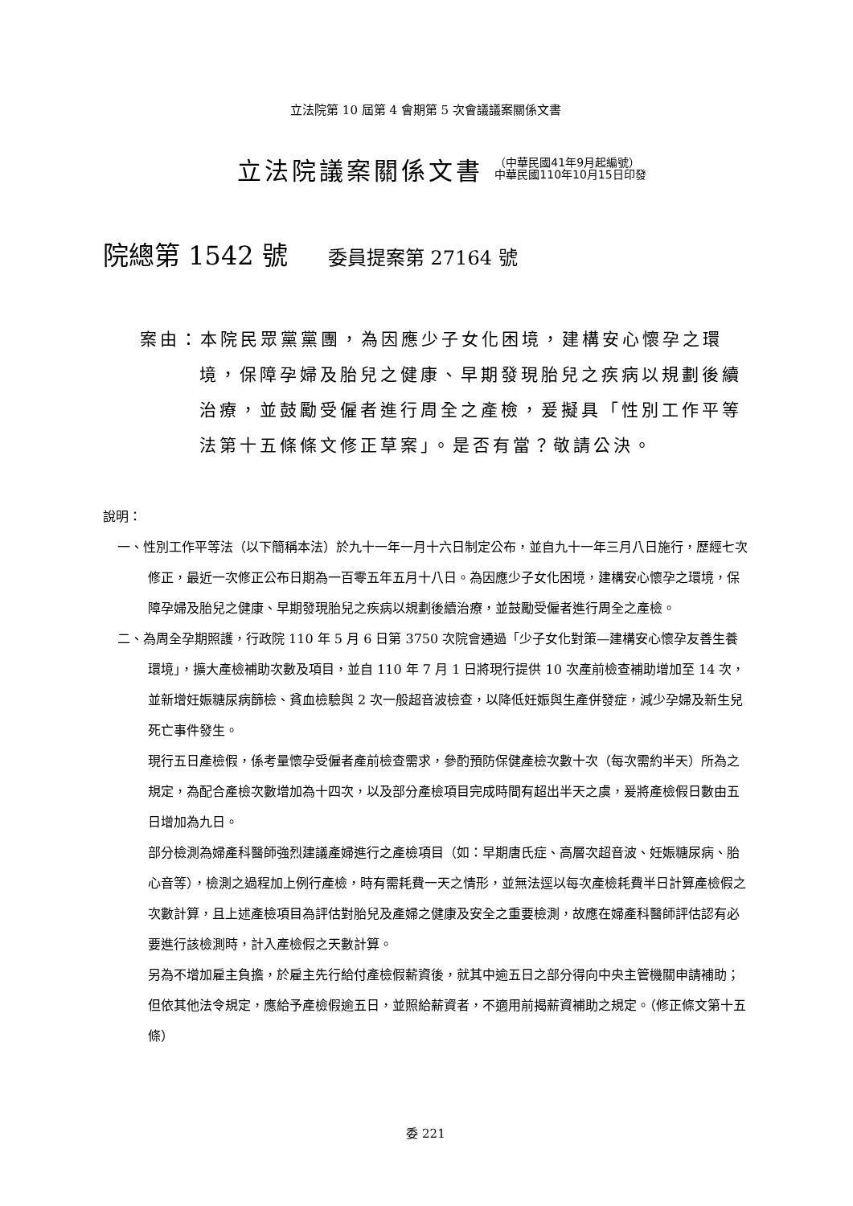立法院第 10 屆第 4 會期第 5 次會議議案關係文書
立法院議案關係文書
（中華民國41年9月起編號）
中華民國110年10月15日印發
院總第 1542 號 委員提案第 27164 號
案由：本院民眾黨黨團，為因應少子女化困境，建構安心懷孕之環境，保障孕婦及胎兒之健康、早期發現胎兒之疾病以規劃後續治療，並鼓勵受僱者進行周全之產檢，爰擬具「性別工作平等法第十五條條文修正草案」。是否有當？敬請公決。
說明：
一、性別工作平等法（以下簡稱本法）於九十一年一月十六日制定公布，並自九十一年三月八日施行，歷經七次修正，最近一次修正公布日期為一百零五年五月十八日。為因應少子女化困境，建構安心懷孕之環境，保障孕婦及胎兒之健康、早期發現胎兒之疾病以規劃後續治療，並鼓勵受僱者進行周全之產檢。
二、為周全孕期照護，行政院 110 年 5 月 6 日第 3750 次院會通過「少子女化對策—建構安心懷孕友善生養環境」，擴大產檢補助次數及項目，並自 110 年 7 月 1 日將現行提供 10 次產前檢查補助增加至 14 次，並新增妊娠糖尿病篩檢、貧血檢驗與 2 次一般超音波檢查，以降低妊娠與生產併發症，減少孕婦及新生兒死亡事件發生。
現行五日產檢假，係考量懷孕受僱者產前檢查需求，參酌預防保健產檢次數十次（每次需約半天）所為之規定，為配合產檢次數增加為十四次，以及部分產檢項目完成時間有超出半天之虞，爰將產檢假日數由五日增加為九日。
部分檢測為婦產科醫師強烈建議產婦進行之產檢項目（如：早期唐氏症、高層次超音波、妊娠糖尿病、胎心音等），檢測之過程加上例行產檢，時有需耗費一天之情形，並無法逕以每次產檢耗費半日計算產檢假之次數計算，且上述產檢項目為評估對胎兒及產婦之健康及安全之重要檢測，故應在婦產科醫師評估認有必要進行該檢測時，計入產檢假之天數計算。
另為不增加雇主負擔，於雇主先行給付產檢假薪資後，就其中逾五日之部分得向中央主管機關申請補助；但依其他法令規定，應給予產檢假逾五日，並照給薪資者，不適用前揭薪資補助之規定。（修正條文第十五條）
委 221